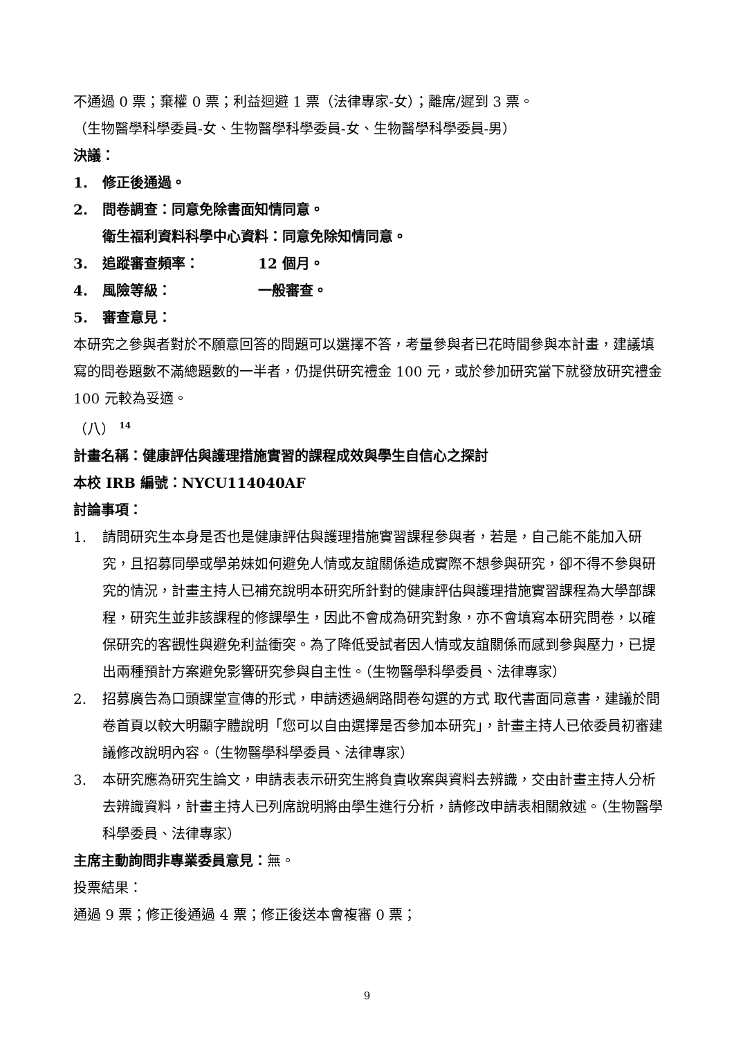不通過 0 票；棄權 0 票；利益迴避 1 票（法律專家-女）；離席/遲到 3 票。
（生物醫學科學委員-女、生物醫學科學委員-女、生物醫學科學委員-男）
決議：
1. 修正後通過。
2. 問卷調查：同意免除書面知情同意。
衛生福利資料科學中心資料：同意免除知情同意。
3. 追蹤審查頻率： 12 個月。
4. 風險等級： 一般審查。
5. 審查意見：
本研究之參與者對於不願意回答的問題可以選擇不答，考量參與者已花時間參與本計畫，建議填寫的問卷題數不滿總題數的一半者，仍提供研究禮金 100 元，或於參加研究當下就發放研究禮金 100 元較為妥適。
（八） <sup>14</sup>
計畫名稱：健康評估與護理措施實習的課程成效與學生自信心之探討
本校 IRB 編號：NYCU114040AF
討論事項：
1. 請問研究生本身是否也是健康評估與護理措施實習課程參與者，若是，自己能不能加入研究，且招募同學或學弟妹如何避免人情或友誼關係造成實際不想參與研究，卻不得不參與研究的情況，計畫主持人已補充說明本研究所針對的健康評估與護理措施實習課程為大學部課程，研究生並非該課程的修課學生，因此不會成為研究對象，亦不會填寫本研究問卷，以確保研究的客觀性與避免利益衝突。為了降低受試者因人情或友誼關係而感到參與壓力，已提出兩種預計方案避免影響研究參與自主性。（生物醫學科學委員、法律專家）
2. 招募廣告為口頭課堂宣傳的形式，申請透過網路問卷勾選的方式 取代書面同意書，建議於問卷首頁以較大明顯字體說明「您可以自由選擇是否參加本研究」，計畫主持人已依委員初審建議修改說明內容。（生物醫學科學委員、法律專家）
3. 本研究應為研究生論文，申請表表示研究生將負責收案與資料去辨識，交由計畫主持人分析去辨識資料，計畫主持人已列席說明將由學生進行分析，請修改申請表相關敘述。（生物醫學科學委員、法律專家）
主席主動詢問非專業委員意見：無。
投票結果：
通過 9 票；修正後通過 4 票；修正後送本會複審 0 票；
9